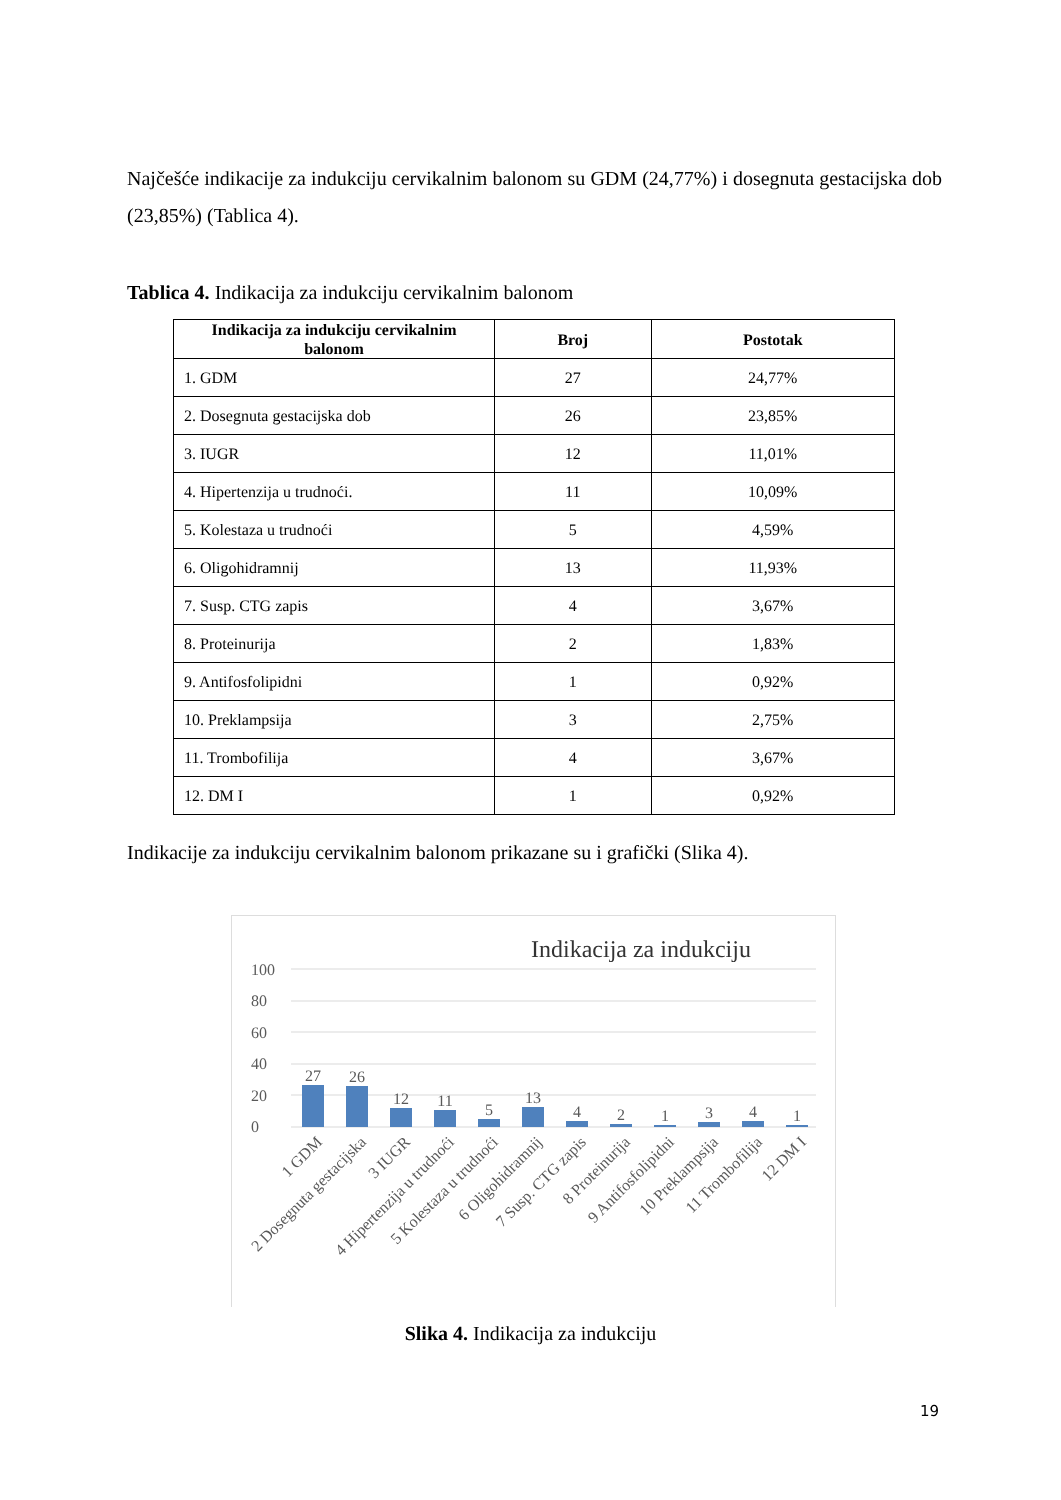Najčešće indikacije za indukciju cervikalnim balonom su GDM (24,77%) i dosegnuta gestacijska dob (23,85%) (Tablica 4).
Tablica 4. Indikacija za indukciju cervikalnim balonom
| Indikacija za indukciju cervikalnim balonom | Broj | Postotak |
| --- | --- | --- |
| 1. GDM | 27 | 24,77% |
| 2. Dosegnuta gestacijska dob | 26 | 23,85% |
| 3. IUGR | 12 | 11,01% |
| 4. Hipertenzija u trudnoći. | 11 | 10,09% |
| 5. Kolestaza u trudnoći | 5 | 4,59% |
| 6. Oligohidramnij | 13 | 11,93% |
| 7. Susp. CTG zapis | 4 | 3,67% |
| 8. Proteinurija | 2 | 1,83% |
| 9. Antifosfolipidni | 1 | 0,92% |
| 10. Preklampsija | 3 | 2,75% |
| 11. Trombofilija | 4 | 3,67% |
| 12. DM I | 1 | 0,92% |
Indikacije za indukciju cervikalnim balonom prikazane su i grafički (Slika 4).
Indikacija za indukciju
100
80
60
40
20
0
27
26
12
11
5
13
4
2
1
3
4
1
1 GDM
2 Dosegnuta gestacijska
3 IUGR
4 Hipertenzija u trudnoći
5 Kolestaza u trudnoći
6 Oligohidramnij
7 Susp. CTG zapis
8 Proteinurija
9 Antifosfolipidni
10 Preklampsija
11 Trombofilija
12 DM I
Slika 4. Indikacija za indukciju
19